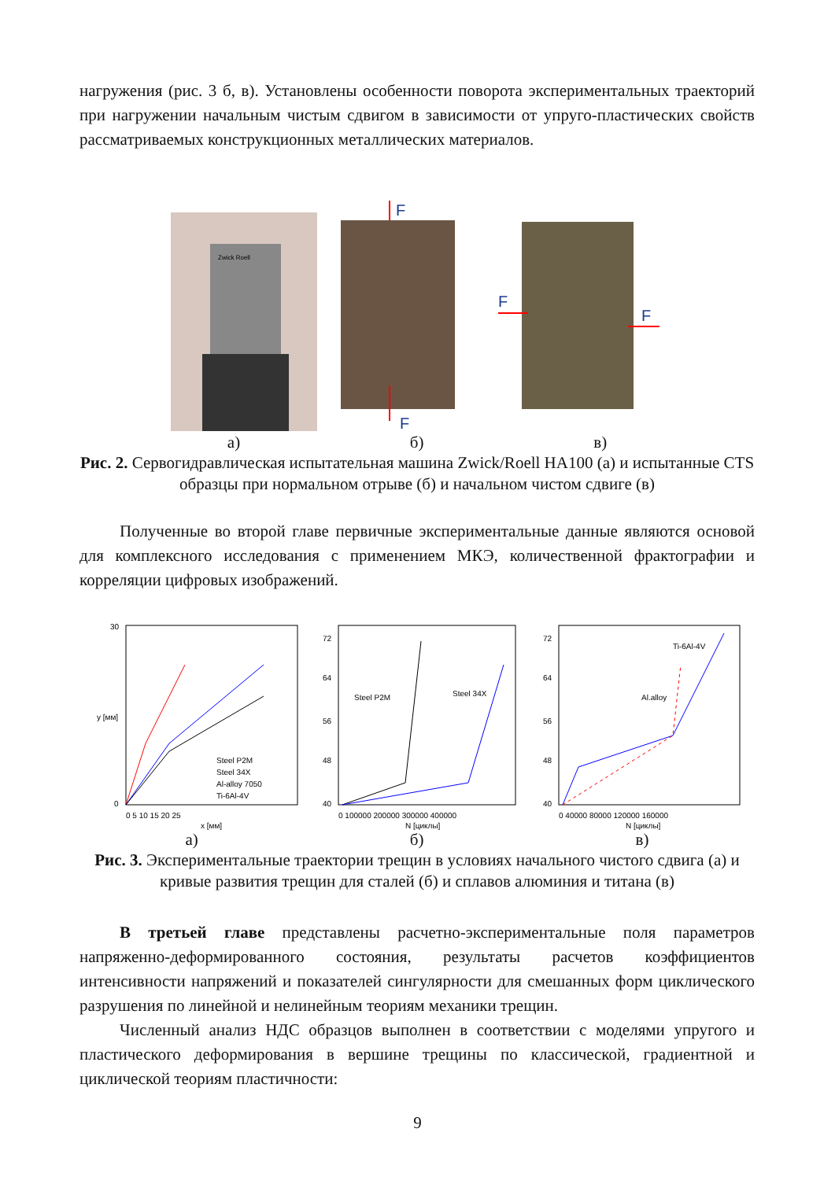нагружения (рис. 3 б, в). Установлены особенности поворота экспериментальных траекторий при нагружении начальным чистым сдвигом в зависимости от упруго-пластических свойств рассматриваемых конструкционных металлических материалов.
Zwick Roell
F
F
F
F
а) б) в)
Рис. 2. Сервогидравлическая испытательная машина Zwick/Roell HA100 (а) и испытанные CTS образцы при нормальном отрыве (б) и начальном чистом сдвиге (в)
Полученные во второй главе первичные экспериментальные данные являются основой для комплексного исследования с применением МКЭ, количественной фрактографии и корреляции цифровых изображений.
30
0
0 5 10 15 20 25
x [мм]
y [мм]
Steel P2M
Steel 34X
Al-alloy 7050
Ti-6Al-4V
72
64
56
48
40
0 100000 200000 300000 400000
N [циклы]
Steel P2M
Steel 34X
72
64
56
48
40
0 40000 80000 120000 160000
N [циклы]
Ti-6Al-4V
Al.alloy
а) б) в)
Рис. 3. Экспериментальные траектории трещин в условиях начального чистого сдвига (а) и кривые развития трещин для сталей (б) и сплавов алюминия и титана (в)
В третьей главе представлены расчетно-экспериментальные поля параметров напряженно-деформированного состояния, результаты расчетов коэффициентов интенсивности напряжений и показателей сингулярности для смешанных форм циклического разрушения по линейной и нелинейным теориям механики трещин.
Численный анализ НДС образцов выполнен в соответствии с моделями упругого и пластического деформирования в вершине трещины по классической, градиентной и циклической теориям пластичности:
9